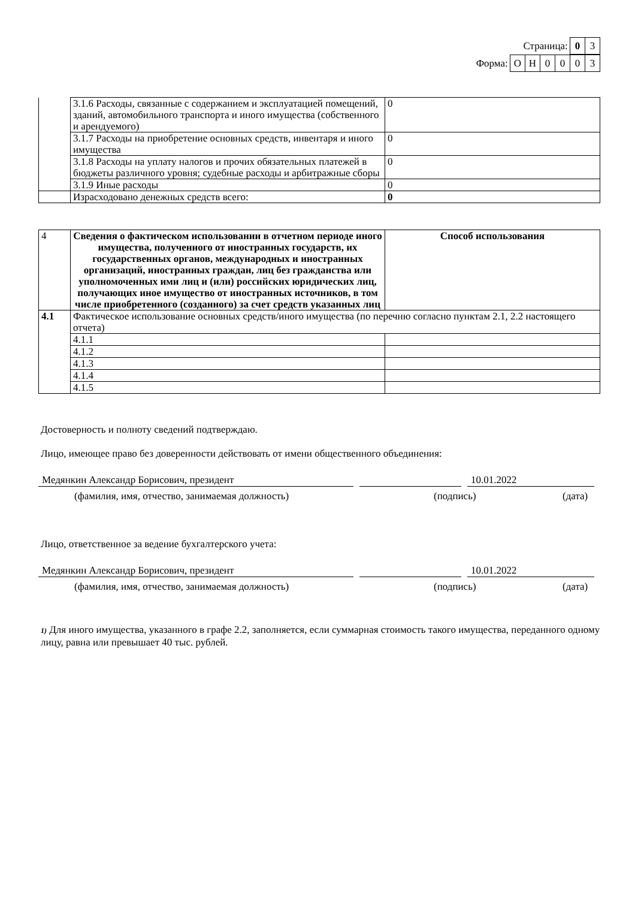Страница: 0 3
Форма: ОН 0003
| | 3.1.6 Расходы, связанные с содержанием и эксплуатацией помещений, зданий, автомобильного транспорта и иного имущества (собственного и арендуемого) | 0 |
| | 3.1.7 Расходы на приобретение основных средств, инвентаря и иного имущества | 0 |
| | 3.1.8 Расходы на уплату налогов и прочих обязательных платежей в бюджеты различного уровня; судебные расходы и арбитражные сборы | 0 |
| | 3.1.9 Иные расходы | 0 |
| | Израсходовано денежных средств всего: | 0 |
| 4 | Сведения о фактическом использовании в отчетном периоде иного имущества, полученного от иностранных государств, их государственных органов, международных и иностранных организаций, иностранных граждан, лиц без гражданства или уполномоченных ими лиц и (или) российских юридических лиц, получающих иное имущество от иностранных источников, в том числе приобретенного (созданного) за счет средств указанных лиц | Способ использования |
| 4.1 | Фактическое использование основных средств/иного имущества (по перечню согласно пунктам 2.1, 2.2 настоящего отчета) | |
| | 4.1.1 | |
| | 4.1.2 | |
| | 4.1.3 | |
| | 4.1.4 | |
| | 4.1.5 | |
Достоверность и полноту сведений подтверждаю.
Лицо, имеющее право без доверенности действовать от имени общественного объединения:
Медянкин Александр Борисович, президент 10.01.2022
(фамилия, имя, отчество, занимаемая должность) (подпись) (дата)
Лицо, ответственное за ведение бухгалтерского учета:
Медянкин Александр Борисович, президент 10.01.2022
(фамилия, имя, отчество, занимаемая должность) (подпись) (дата)
1) Для иного имущества, указанного в графе 2.2, заполняется, если суммарная стоимость такого имущества, переданного одному лицу, равна или превышает 40 тыс. рублей.